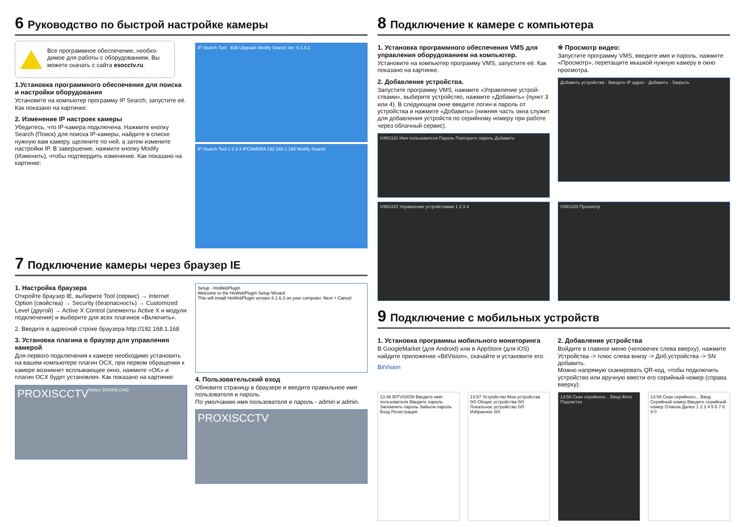6 Руководство по быстрой настройке камеры
Все программное обеспечение, необхо­димое для работы с оборудованием, Вы можете скачать с сайта esocctv.ru.
1.Установка программного обеспечения для поиска и настройки оборудования
Установите на компьютер программу IP Search, запустите её.
Как показано на картинке:
2. Изменение IP настроек камеры
Убедитесь, что IP-камера подключена. Нажмите кнопку Search (Поиск) для поиска IP-камеры, найдите в списке нужную вам камеру, щелкните по ней, а затем измените настройки IP. В завер­шение, нажмите кнопку Modify (Изменить), чтобы подтвердить изменение. Как показано на картин­ке:
IP Search Tool Edit Upgrade Modify Search Ver. 6.1.4.2
IP Search Tool 1 2 3 4 IPCAMERA 192.168.1.168 Modify Search
7 Подключение камеры через браузер IE
1. Настройка браузера
Откройте браузер IE, выберите Tool (сервис) → Internet Option (свойства) → Security (безопасность) → Custom­ized Level (другой) → Active X Control (элементы Active X и модули подключения) и выберите для всех плагинов «Включить».
2. Введите в адресной строке браузера http://192.168.1.168
3. Установка плагина в браузер для управления камерой
Для первого подключения к камере необходимо устано­вить на вашем компьютере плагин OCX, при первом обращении к камере возникнет всплывающее окно, на­жмите «OK» и плагин OCX будет установлен. Как показа­но на картинке:
PROXISCCTV Notice DOWNLOAD
Setup - HsWebPlugin
Welcome to the HsWebPlugin Setup Wizard
This will install HsWebPlugin version 8.1.6.3 on your computer. Next > Cancel
4. Пользовательский вход
Обновите страницу в браузере и введите правильное имя пользователя и пароль.
По умолчанию имя пользователя и пароль - admin и admin.
PROXISCCTV
8 Подключение к камере с компьютера
1. Установка программного обеспечения VMS для управления оборудованием на компьютер.
Установите на компьютер программу VMS, запустите её. Как показано на картинке.
2. Добавление устройства.
Запустите программу VMS, нажмите «Управление устрой­ствами», выберите устройство, нажмите «Добавить» (пункт 3 или 4). В следующем окне введите логин и пароль от устройства и нажмите «Добавить» (нижняя часть окна служит для добавления устройств по серийному номеру при работе через облачный сервис).
iVMS320 Имя пользователя Пароль Повторите пароль Добавить
※ Просмотр видео:
Запустите программу VMS, введите имя и пароль, нажмите «Просмотр», перетащите мышкой нужную камеру в окно просмотра.
Добавить устройства · Введите IP адрес · Добавить · Закрыть
iVMS320 Управление устройствами 1 2 3 4
iVMS320 Просмотр
9 Подключение с мобильных устройств
1. Установка программы мобильного мониторинга
В GoogleMarket (для Android) или в AppStore (для iOS) найдите приложение «BitVision», скачайте и установите его.
BitVision
2. Добавление устройства
Войдите в главное меню (человечек слева вверху), нажмите Устройства -> плюс слева внизу -> Доб.устройства -> SN добавить.
Можно напрямую сканировать QR-код, чтобы подклю­чить устройство или вручную ввести его серийный номер (справа вверху).
13:46 BITVISION Введите имя пользователя Введите пароль Запомнить пароль Забыли пароль Вход Регистрация
13:57 Устройство Мои устройства 0/0 Общие устройства 0/0 Локальное устройство 0/0 Избранное 0/0
13:58 Скан серийного... Ввод Фото Подсветка
13:59 Скан серийного... Ввод Серийный номер Введите серийный номер Отмена Далее 1 2 3 4 5 6 7 8 9 0